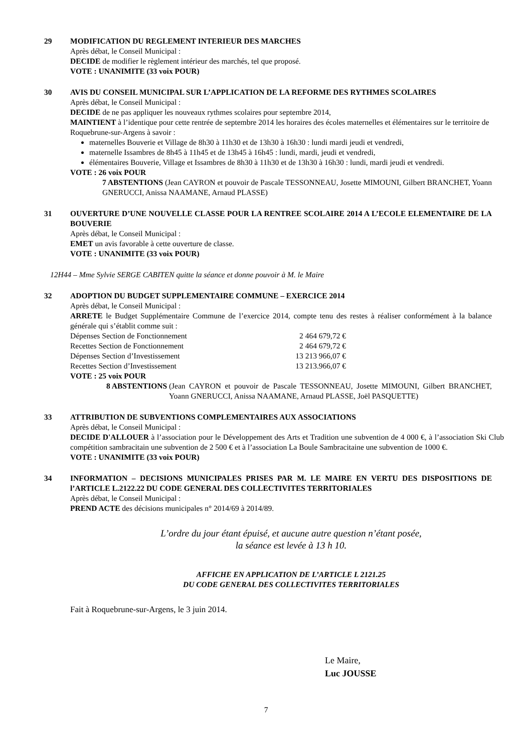29 MODIFICATION DU REGLEMENT INTERIEUR DES MARCHES
Après débat, le Conseil Municipal :
DECIDE de modifier le règlement intérieur des marchés, tel que proposé.
VOTE : UNANIMITE (33 voix POUR)
30 AVIS DU CONSEIL MUNICIPAL SUR L’APPLICATION DE LA REFORME DES RYTHMES SCOLAIRES
Après débat, le Conseil Municipal :
DECIDE de ne pas appliquer les nouveaux rythmes scolaires pour septembre 2014,
MAINTIENT à l’identique pour cette rentrée de septembre 2014 les horaires des écoles maternelles et élémentaires sur le territoire de Roquebrune-sur-Argens à savoir :
maternelles Bouverie et Village de 8h30 à 11h30 et de 13h30 à 16h30 : lundi mardi jeudi et vendredi,
maternelle Issambres de 8h45 à 11h45 et de 13h45 à 16h45 : lundi, mardi, jeudi et vendredi,
élémentaires Bouverie, Village et Issambres de 8h30 à 11h30 et de 13h30 à 16h30 : lundi, mardi jeudi et vendredi.
VOTE : 26 voix POUR
7 ABSTENTIONS (Jean CAYRON et pouvoir de Pascale TESSONNEAU, Josette MIMOUNI, Gilbert BRANCHET, Yoann GNERUCCI, Anissa NAAMANE, Arnaud PLASSE)
31 OUVERTURE D’UNE NOUVELLE CLASSE POUR LA RENTREE SCOLAIRE 2014 A L’ECOLE ELEMENTAIRE DE LA BOUVERIE
Après débat, le Conseil Municipal :
EMET un avis favorable à cette ouverture de classe.
VOTE : UNANIMITE (33 voix POUR)
12H44 – Mme Sylvie SERGE CABITEN quitte la séance et donne pouvoir à M. le Maire
32 ADOPTION DU BUDGET SUPPLEMENTAIRE COMMUNE – EXERCICE 2014
Après débat, le Conseil Municipal :
ARRETE le Budget Supplémentaire Commune de l’exercice 2014, compte tenu des restes à réaliser conformément à la balance générale qui s’établit comme suit :
| Dépenses Section de Fonctionnement | 2 464 679,72 € |
| Recettes Section de Fonctionnement | 2 464 679,72 € |
| Dépenses Section d’Investissement | 13 213 966,07 € |
| Recettes Section d’Investissement | 13 213.966,07 € |
VOTE : 25 voix POUR
8 ABSTENTIONS (Jean CAYRON et pouvoir de Pascale TESSONNEAU, Josette MIMOUNI, Gilbert BRANCHET, Yoann GNERUCCI, Anissa NAAMANE, Arnaud PLASSE, Joël PASQUETTE)
33 ATTRIBUTION DE SUBVENTIONS COMPLEMENTAIRES AUX ASSOCIATIONS
Après débat, le Conseil Municipal :
DECIDE D'ALLOUER à l’association pour le Développement des Arts et Tradition une subvention de 4 000 €, à l’association Ski Club compétition sambracitain une subvention de 2 500 € et à l’association La Boule Sambracitaine une subvention de 1000 €.
VOTE : UNANIMITE (33 voix POUR)
34 INFORMATION – DECISIONS MUNICIPALES PRISES PAR M. LE MAIRE EN VERTU DES DISPOSITIONS DE l’ARTICLE L.2122.22 DU CODE GENERAL DES COLLECTIVITES TERRITORIALES
Après débat, le Conseil Municipal :
PREND ACTE des décisions municipales n° 2014/69 à 2014/89.
L’ordre du jour étant épuisé, et aucune autre question n’étant posée,
la séance est levée à 13 h 10.
AFFICHE EN APPLICATION DE L’ARTICLE L 2121.25
DU CODE GENERAL DES COLLECTIVITES TERRITORIALES
Fait à Roquebrune-sur-Argens, le 3 juin 2014.
Le Maire,
Luc JOUSSE
7